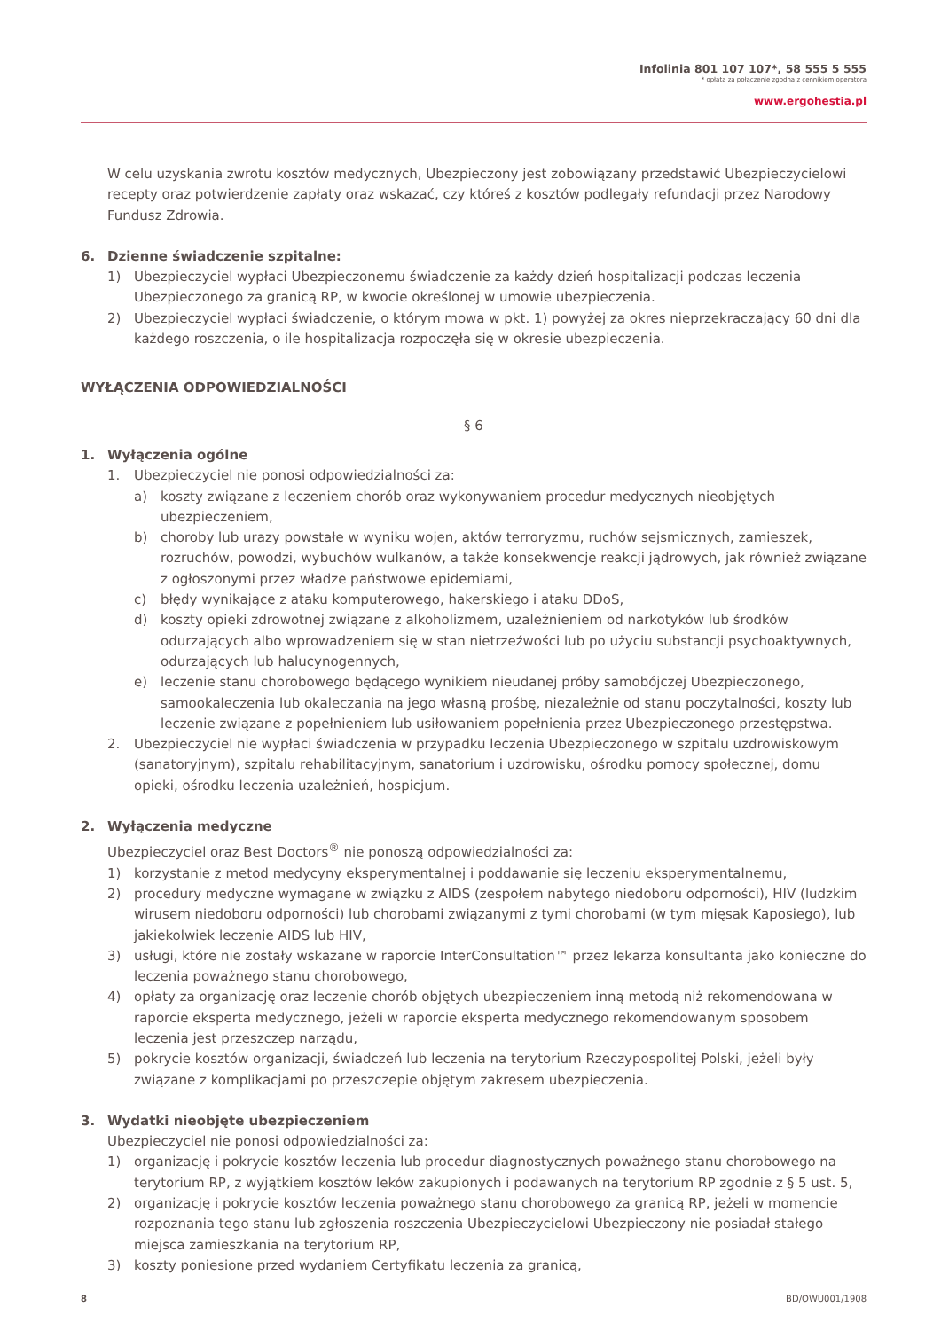Infolinia 801 107 107*, 58 555 5 555
* opłata za połączenie zgodna z cennikiem operatora
www.ergohestia.pl
W celu uzyskania zwrotu kosztów medycznych, Ubezpieczony jest zobowiązany przedstawić Ubezpieczycielowi recepty oraz potwierdzenie zapłaty oraz wskazać, czy któreś z kosztów podlegały refundacji przez Narodowy Fundusz Zdrowia.
6. Dzienne świadczenie szpitalne:
1) Ubezpieczyciel wypłaci Ubezpieczonemu świadczenie za każdy dzień hospitalizacji podczas leczenia Ubezpieczonego za granicą RP, w kwocie określonej w umowie ubezpieczenia.
2) Ubezpieczyciel wypłaci świadczenie, o którym mowa w pkt. 1) powyżej za okres nieprzekraczający 60 dni dla każdego roszczenia, o ile hospitalizacja rozpoczęła się w okresie ubezpieczenia.
WYŁĄCZENIA ODPOWIEDZIALNOŚCI
§ 6
1. Wyłączenia ogólne
1. Ubezpieczyciel nie ponosi odpowiedzialności za:
a) koszty związane z leczeniem chorób oraz wykonywaniem procedur medycznych nieobjętych ubezpieczeniem,
b) choroby lub urazy powstałe w wyniku wojen, aktów terroryzmu, ruchów sejsmicznych, zamieszek, rozruchów, powodzi, wybuchów wulkanów, a także konsekwencje reakcji jądrowych, jak również związane z ogłoszonymi przez władze państwowe epidemiami,
c) błędy wynikające z ataku komputerowego, hakerskiego i ataku DDoS,
d) koszty opieki zdrowotnej związane z alkoholizmem, uzależnieniem od narkotyków lub środków odurzających albo wprowadzeniem się w stan nietrzeźwości lub po użyciu substancji psychoaktywnych, odurzających lub halucynogennych,
e) leczenie stanu chorobowego będącego wynikiem nieudanej próby samobójczej Ubezpieczonego, samookaleczenia lub okaleczania na jego własną prośbę, niezależnie od stanu poczytalności, koszty lub leczenie związane z popełnieniem lub usiłowaniem popełnienia przez Ubezpieczonego przestępstwa.
2. Ubezpieczyciel nie wypłaci świadczenia w przypadku leczenia Ubezpieczonego w szpitalu uzdrowiskowym (sanatoryjnym), szpitalu rehabilitacyjnym, sanatorium i uzdrowisku, ośrodku pomocy społecznej, domu opieki, ośrodku leczenia uzależnień, hospicjum.
2. Wyłączenia medyczne
Ubezpieczyciel oraz Best Doctors<sup>®</sup> nie ponoszą odpowiedzialności za:
1) korzystanie z metod medycyny eksperymentalnej i poddawanie się leczeniu eksperymentalnemu,
2) procedury medyczne wymagane w związku z AIDS (zespołem nabytego niedoboru odporności), HIV (ludzkim wirusem niedoboru odporności) lub chorobami związanymi z tymi chorobami (w tym mięsak Kaposiego), lub jakiekolwiek leczenie AIDS lub HIV,
3) usługi, które nie zostały wskazane w raporcie InterConsultation™ przez lekarza konsultanta jako konieczne do leczenia poważnego stanu chorobowego,
4) opłaty za organizację oraz leczenie chorób objętych ubezpieczeniem inną metodą niż rekomendowana w raporcie eksperta medycznego, jeżeli w raporcie eksperta medycznego rekomendowanym sposobem leczenia jest przeszczep narządu,
5) pokrycie kosztów organizacji, świadczeń lub leczenia na terytorium Rzeczypospolitej Polski, jeżeli były związane z komplikacjami po przeszczepie objętym zakresem ubezpieczenia.
3. Wydatki nieobjęte ubezpieczeniem
Ubezpieczyciel nie ponosi odpowiedzialności za:
1) organizację i pokrycie kosztów leczenia lub procedur diagnostycznych poważnego stanu chorobowego na terytorium RP, z wyjątkiem kosztów leków zakupionych i podawanych na terytorium RP zgodnie z § 5 ust. 5,
2) organizację i pokrycie kosztów leczenia poważnego stanu chorobowego za granicą RP, jeżeli w momencie rozpoznania tego stanu lub zgłoszenia roszczenia Ubezpieczycielowi Ubezpieczony nie posiadał stałego miejsca zamieszkania na terytorium RP,
3) koszty poniesione przed wydaniem Certyfikatu leczenia za granicą,
8 BD/OWU001/1908